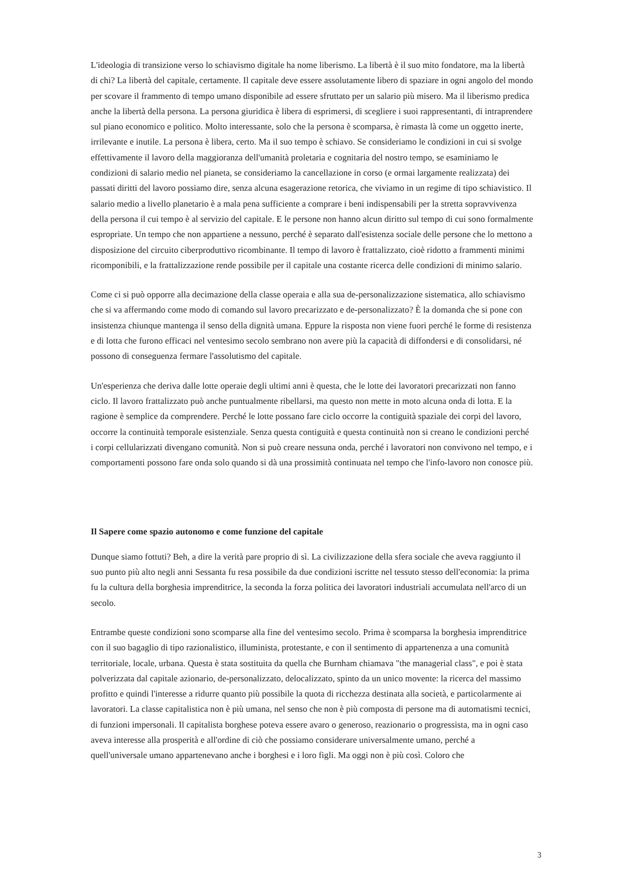L'ideologia di transizione verso lo schiavismo digitale ha nome liberismo. La libertà è il suo mito fondatore, ma la libertà di chi? La libertà del capitale, certamente. Il capitale deve essere assolutamente libero di spaziare in ogni angolo del mondo per scovare il frammento di tempo umano disponibile ad essere sfruttato per un salario più misero. Ma il liberismo predica anche la libertà della persona. La persona giuridica è libera di esprimersi, di scegliere i suoi rappresentanti, di intraprendere sul piano economico e politico. Molto interessante, solo che la persona è scomparsa, è rimasta là come un oggetto inerte, irrilevante e inutile. La persona è libera, certo. Ma il suo tempo è schiavo. Se consideriamo le condizioni in cui si svolge effettivamente il lavoro della maggioranza dell'umanità proletaria e cognitaria del nostro tempo, se esaminiamo le condizioni di salario medio nel pianeta, se consideriamo la cancellazione in corso (e ormai largamente realizzata) dei passati diritti del lavoro possiamo dire, senza alcuna esagerazione retorica, che viviamo in un regime di tipo schiavistico. Il salario medio a livello planetario è a mala pena sufficiente a comprare i beni indispensabili per la stretta sopravvivenza della persona il cui tempo è al servizio del capitale. E le persone non hanno alcun diritto sul tempo di cui sono formalmente espropriate. Un tempo che non appartiene a nessuno, perché è separato dall'esistenza sociale delle persone che lo mettono a disposizione del circuito ciberproduttivo ricombinante. Il tempo di lavoro è frattalizzato, cioè ridotto a frammenti minimi ricomponibili, e la frattalizzazione rende possibile per il capitale una costante ricerca delle condizioni di minimo salario.
Come ci si può opporre alla decimazione della classe operaia e alla sua de-personalizzazione sistematica, allo schiavismo che si va affermando come modo di comando sul lavoro precarizzato e de-personalizzato? È la domanda che si pone con insistenza chiunque mantenga il senso della dignità umana. Eppure la risposta non viene fuori perché le forme di resistenza e di lotta che furono efficaci nel ventesimo secolo sembrano non avere più la capacità di diffondersi e di consolidarsi, né possono di conseguenza fermare l'assolutismo del capitale.
Un'esperienza che deriva dalle lotte operaie degli ultimi anni è questa, che le lotte dei lavoratori precarizzati non fanno ciclo. Il lavoro frattalizzato può anche puntualmente ribellarsi, ma questo non mette in moto alcuna onda di lotta. E la ragione è semplice da comprendere. Perché le lotte possano fare ciclo occorre la contiguità spaziale dei corpi del lavoro, occorre la continuità temporale esistenziale. Senza questa contiguità e questa continuità non si creano le condizioni perché i corpi cellularizzati divengano comunità. Non si può creare nessuna onda, perché i lavoratori non convivono nel tempo, e i comportamenti possono fare onda solo quando si dà una prossimità continuata nel tempo che l'info-lavoro non conosce più.
Il Sapere come spazio autonomo e come funzione del capitale
Dunque siamo fottuti? Beh, a dire la verità pare proprio di sì. La civilizzazione della sfera sociale che aveva raggiunto il suo punto più alto negli anni Sessanta fu resa possibile da due condizioni iscritte nel tessuto stesso dell'economia: la prima fu la cultura della borghesia imprenditrice, la seconda la forza politica dei lavoratori industriali accumulata nell'arco di un secolo.
Entrambe queste condizioni sono scomparse alla fine del ventesimo secolo. Prima è scomparsa la borghesia imprenditrice con il suo bagaglio di tipo razionalistico, illuminista, protestante, e con il sentimento di appartenenza a una comunità territoriale, locale, urbana. Questa è stata sostituita da quella che Burnham chiamava "the managerial class", e poi è stata polverizzata dal capitale azionario, de-personalizzato, delocalizzato, spinto da un unico movente: la ricerca del massimo profitto e quindi l'interesse a ridurre quanto più possibile la quota di ricchezza destinata alla società, e particolarmente ai lavoratori. La classe capitalistica non è più umana, nel senso che non è più composta di persone ma di automatismi tecnici, di funzioni impersonali. Il capitalista borghese poteva essere avaro o generoso, reazionario o progressista, ma in ogni caso aveva interesse alla prosperità e all'ordine di ciò che possiamo considerare universalmente umano, perché a quell'universale umano appartenevano anche i borghesi e i loro figli. Ma oggi non è più così. Coloro che
3